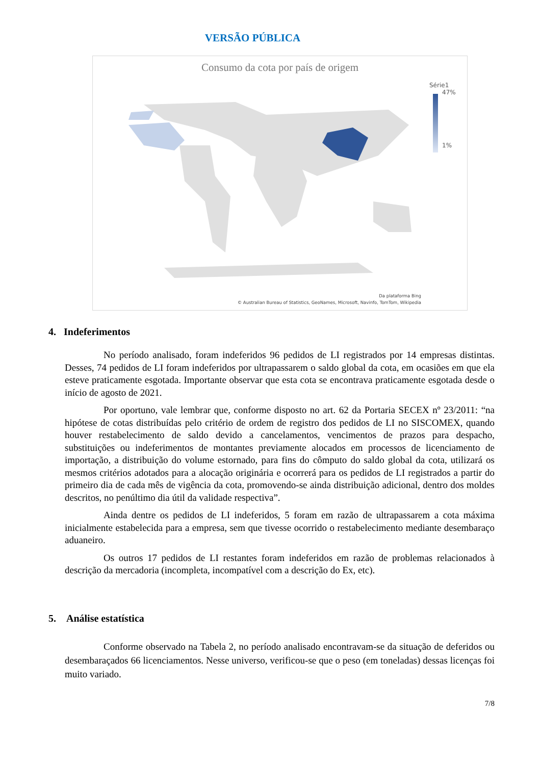VERSÃO PÚBLICA
Consumo da cota por país de origem
Série1
47%
1%
Da plataforma Bing
© Australian Bureau of Statistics, GeoNames, Microsoft, Navinfo, TomTom, Wikipedia
4. Indeferimentos
No período analisado, foram indeferidos 96 pedidos de LI registrados por 14 empresas distintas. Desses, 74 pedidos de LI foram indeferidos por ultrapassarem o saldo global da cota, em ocasiões em que ela esteve praticamente esgotada. Importante observar que esta cota se encontrava praticamente esgotada desde o início de agosto de 2021.
Por oportuno, vale lembrar que, conforme disposto no art. 62 da Portaria SECEX nº 23/2011: “na hipótese de cotas distribuídas pelo critério de ordem de registro dos pedidos de LI no SISCOMEX, quando houver restabelecimento de saldo devido a cancelamentos, vencimentos de prazos para despacho, substituições ou indeferimentos de montantes previamente alocados em processos de licenciamento de importação, a distribuição do volume estornado, para fins do cômputo do saldo global da cota, utilizará os mesmos critérios adotados para a alocação originária e ocorrerá para os pedidos de LI registrados a partir do primeiro dia de cada mês de vigência da cota, promovendo-se ainda distribuição adicional, dentro dos moldes descritos, no penúltimo dia útil da validade respectiva”.
Ainda dentre os pedidos de LI indeferidos, 5 foram em razão de ultrapassarem a cota máxima inicialmente estabelecida para a empresa, sem que tivesse ocorrido o restabelecimento mediante desembaraço aduaneiro.
Os outros 17 pedidos de LI restantes foram indeferidos em razão de problemas relacionados à descrição da mercadoria (incompleta, incompatível com a descrição do Ex, etc).
5. Análise estatística
Conforme observado na Tabela 2, no período analisado encontravam-se da situação de deferidos ou desembaraçados 66 licenciamentos. Nesse universo, verificou-se que o peso (em toneladas) dessas licenças foi muito variado.
7/8